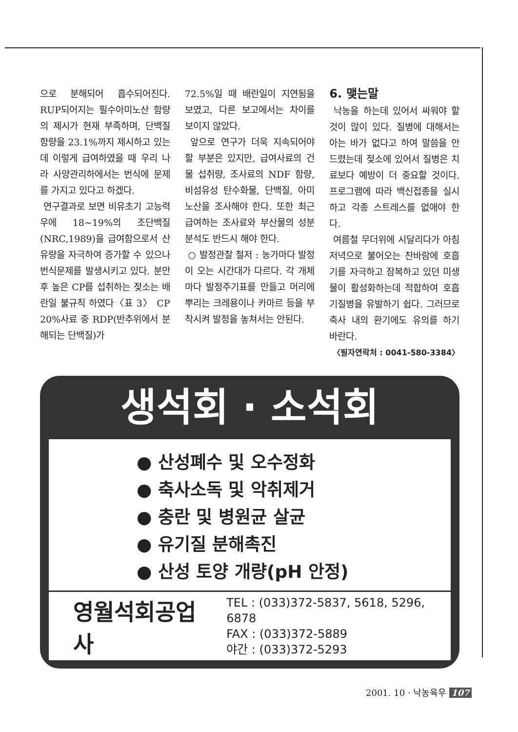으로 분해되어 흡수되어진다. RUP되어지는 필수아미노산 함량의 제시가 현재 부족하며, 단백질 함량을 23.1%까지 제시하고 있는데 이렇게 급여하였을 때 우리 나라 사양관리하에서는 번식에 문제를 가지고 있다고 하겠다.
연구결과로 보면 비유초기 고능력우에 18~19%의 조단백질(NRC,1989)을 급여함으로서 산유량을 자극하여 증가할 수 있으나 번식문제를 발생시키고 있다. 분만후 높은 CP를 섭취하는 젖소는 배란일 불규칙 하였다〈표 3〉 CP 20%사료 중 RDP(반추위에서 분해되는 단백질)가
72.5%일 때 배란일이 지연됨을 보였고, 다른 보고에서는 차이를 보이지 않았다.
앞으로 연구가 더욱 지속되어야 할 부분은 있지만, 급여사료의 건물 섭취량, 조사료의 NDF 함량, 비섬유성 탄수화물, 단백질, 아미노산을 조사해야 한다. 또한 최근 급여하는 조사료와 부산물의 성분 분석도 반드시 해야 한다.
○ 발정관찰 철저 : 농가마다 발정이 오는 시간대가 다르다. 각 개체마다 발정주기표를 만들고 머리에 뿌리는 크레용이나 카마르 등을 부착시켜 발정을 놓쳐서는 안된다.
6. 맺는말
낙농을 하는데 있어서 싸워야 할 것이 많이 있다. 질병에 대해서는 아는 바가 없다고 하여 말씀을 안드렸는데 젖소에 있어서 질병은 치료보다 예방이 더 중요할 것이다. 프로그램에 따라 백신접종을 실시하고 각종 스트레스를 없애야 한다.
여름철 무더위에 시달리다가 아침 저녁으로 불어오는 찬바람에 호흡기를 자극하고 잠복하고 있던 미생물이 활성화하는데 적합하여 호흡기질병을 유발하기 쉽다. 그러므로 축사 내의 환기에도 유의를 하기 바란다.
〈필자연락처 : 0041-580-3384〉
생석회 · 소석회
● 산성폐수 및 오수정화
● 축사소독 및 악취제거
● 충란 및 병원균 살균
● 유기질 분해촉진
● 산성 토양 개량(pH 안정)
영월석회공업사
TEL : (033)372-5837, 5618, 5296, 6878
FAX : (033)372-5889
야간 : (033)372-5293
2001. 10 · 낙농육우 107